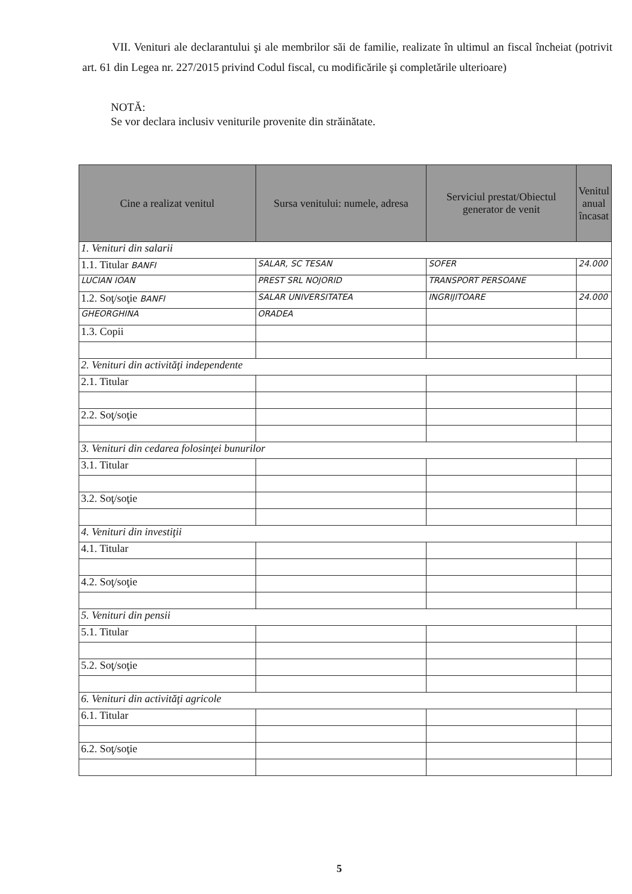VII. Venituri ale declarantului şi ale membrilor săi de familie, realizate în ultimul an fiscal încheiat (potrivit art. 61 din Legea nr. 227/2015 privind Codul fiscal, cu modificările şi completările ulterioare)
NOTĂ:
Se vor declara inclusiv veniturile provenite din străinătate.
| Cine a realizat venitul | Sursa venitului: numele, adresa | Serviciul prestat/Obiectul generator de venit | Venitul anual încasat |
| --- | --- | --- | --- |
| 1. Venituri din salarii | | | |
| 1.1. Titular BANFI | SALAR, SC TESAN | SOFER | 24.000 |
| LUCIAN IOAN | PREST SRL NOJORID | TRANSPORT PERSOANE | |
| 1.2. Soţ/soţie BANFI | SALAR UNIVERSITATEA | INGRIJITOARE | 24.000 |
| GHEORGHINA | ORADEA | | |
| 1.3. Copii | | | |
| 2. Venituri din activităţi independente | | | |
| 2.1. Titular | | | |
| 2.2. Soţ/soţie | | | |
| 3. Venituri din cedarea folosinţei bunurilor | | | |
| 3.1. Titular | | | |
| 3.2. Soţ/soţie | | | |
| 4. Venituri din investiţii | | | |
| 4.1. Titular | | | |
| 4.2. Soţ/soţie | | | |
| 5. Venituri din pensii | | | |
| 5.1. Titular | | | |
| 5.2. Soţ/soţie | | | |
| 6. Venituri din activităţi agricole | | | |
| 6.1. Titular | | | |
| 6.2. Soţ/soţie | | | |
5